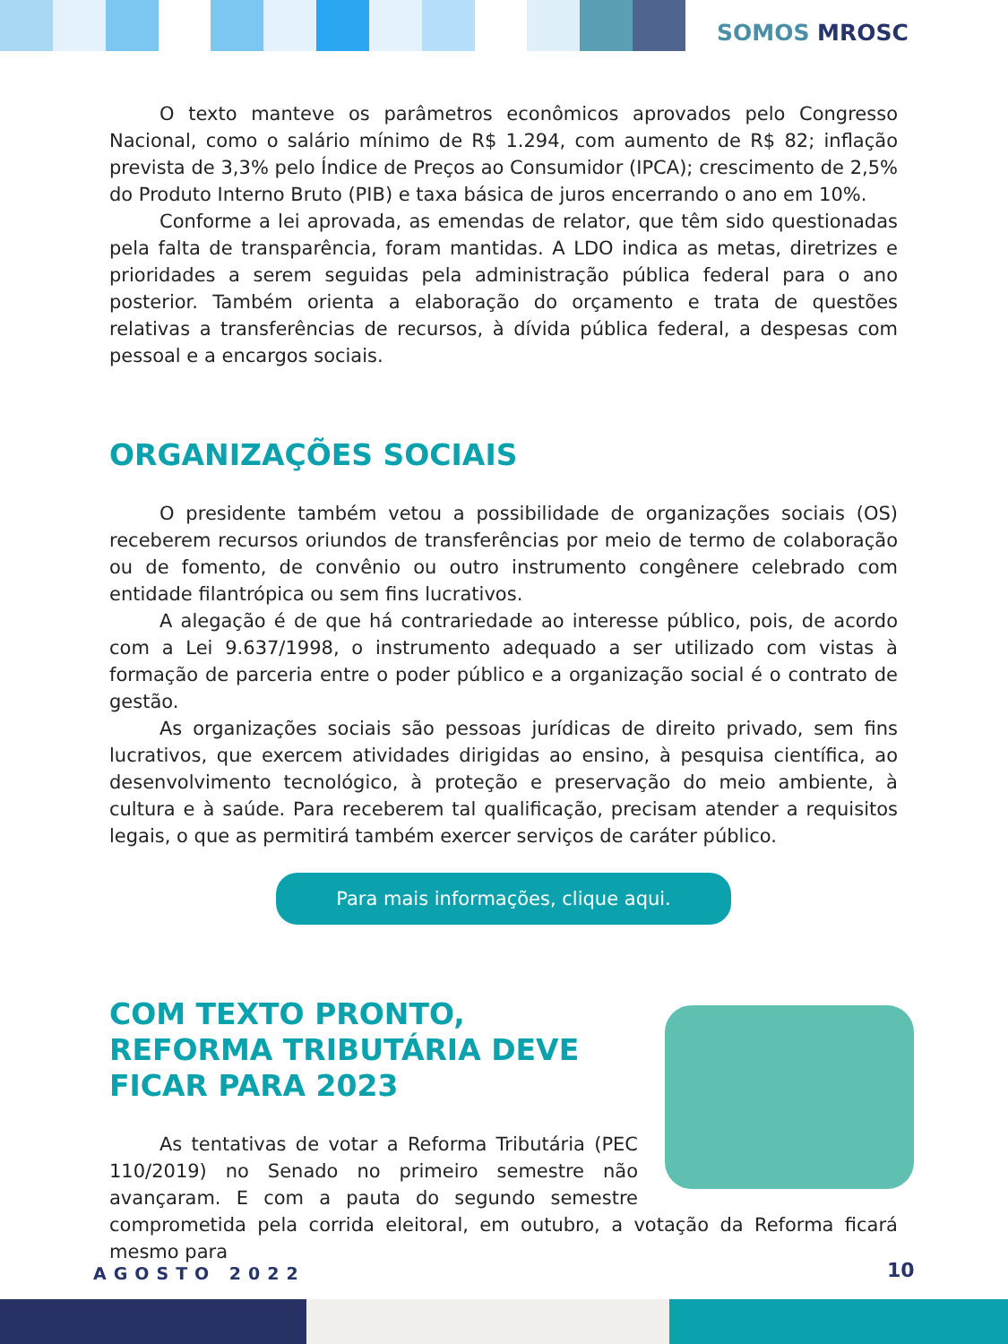SOMOS MROSC
O texto manteve os parâmetros econômicos aprovados pelo Congresso Nacional, como o salário mínimo de R$ 1.294, com aumento de R$ 82; inflação prevista de 3,3% pelo Índice de Preços ao Consumidor (IPCA); crescimento de 2,5% do Produto Interno Bruto (PIB) e taxa básica de juros encerrando o ano em 10%.
Conforme a lei aprovada, as emendas de relator, que têm sido questionadas pela falta de transparência, foram mantidas. A LDO indica as metas, diretrizes e prioridades a serem seguidas pela administração pública federal para o ano posterior. Também orienta a elaboração do orçamento e trata de questões relativas a transferências de recursos, à dívida pública federal, a despesas com pessoal e a encargos sociais.
ORGANIZAÇÕES SOCIAIS
O presidente também vetou a possibilidade de organizações sociais (OS) receberem recursos oriundos de transferências por meio de termo de colaboração ou de fomento, de convênio ou outro instrumento congênere celebrado com entidade filantrópica ou sem fins lucrativos.
A alegação é de que há contrariedade ao interesse público, pois, de acordo com a Lei 9.637/1998, o instrumento adequado a ser utilizado com vistas à formação de parceria entre o poder público e a organização social é o contrato de gestão.
As organizações sociais são pessoas jurídicas de direito privado, sem fins lucrativos, que exercem atividades dirigidas ao ensino, à pesquisa científica, ao desenvolvimento tecnológico, à proteção e preservação do meio ambiente, à cultura e à saúde. Para receberem tal qualificação, precisam atender a requisitos legais, o que as permitirá também exercer serviços de caráter público.
Para mais informações, clique aqui.
COM TEXTO PRONTO, REFORMA TRIBUTÁRIA DEVE FICAR PARA 2023
As tentativas de votar a Reforma Tributária (PEC 110/2019) no Senado no primeiro semestre não avançaram. E com a pauta do segundo semestre comprometida pela corrida eleitoral, em outubro, a votação da Reforma ficará mesmo para
AGOSTO 2022 10